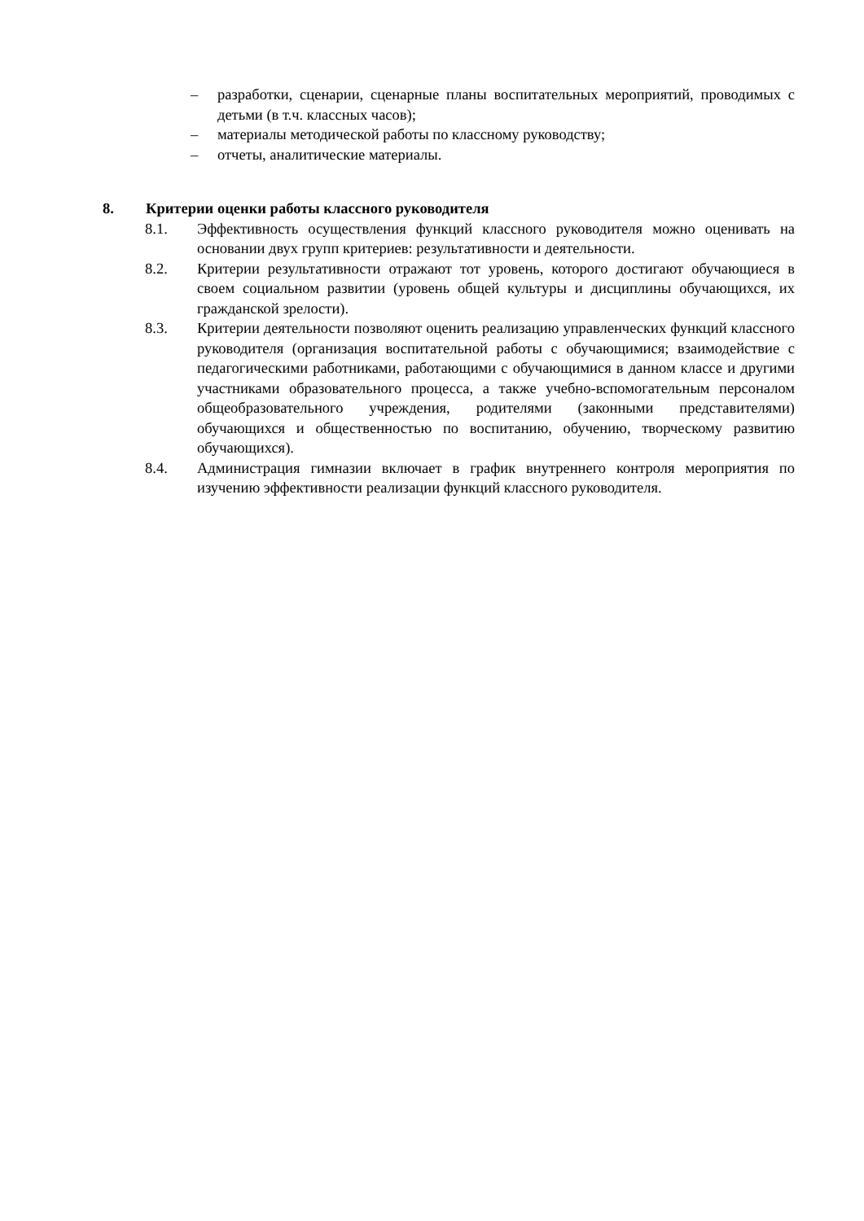– разработки, сценарии, сценарные планы воспитательных мероприятий, проводимых с детьми (в т.ч. классных часов);
– материалы методической работы по классному руководству;
– отчеты, аналитические материалы.
8. Критерии оценки работы классного руководителя
8.1. Эффективность осуществления функций классного руководителя можно оценивать на основании двух групп критериев: результативности и деятельности.
8.2. Критерии результативности отражают тот уровень, которого достигают обучающиеся в своем социальном развитии (уровень общей культуры и дисциплины обучающихся, их гражданской зрелости).
8.3. Критерии деятельности позволяют оценить реализацию управленческих функций классного руководителя (организация воспитательной работы с обучающимися; взаимодействие с педагогическими работниками, работающими с обучающимися в данном классе и другими участниками образовательного процесса, а также учебно-вспомогательным персоналом общеобразовательного учреждения, родителями (законными представителями) обучающихся и общественностью по воспитанию, обучению, творческому развитию обучающихся).
8.4. Администрация гимназии включает в график внутреннего контроля мероприятия по изучению эффективности реализации функций классного руководителя.